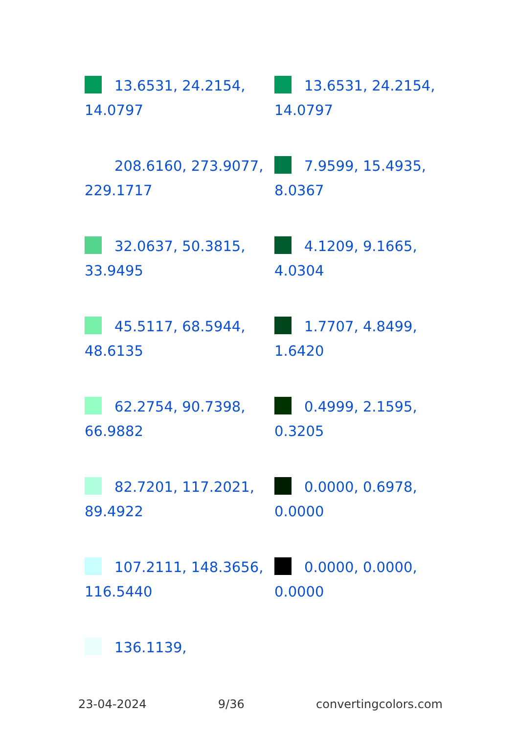13.6531, 24.2154, 14.0797
13.6531, 24.2154, 14.0797
208.6160, 273.9077, 229.1717
7.9599, 15.4935, 8.0367
32.0637, 50.3815, 33.9495
4.1209, 9.1665, 4.0304
45.5117, 68.5944, 48.6135
1.7707, 4.8499, 1.6420
62.2754, 90.7398, 66.9882
0.4999, 2.1595, 0.3205
82.7201, 117.2021, 89.4922
0.0000, 0.6978, 0.0000
107.2111, 148.3656, 116.5440
0.0000, 0.0000, 0.0000
136.1139,
23-04-2024 9/36 convertingcolors.com